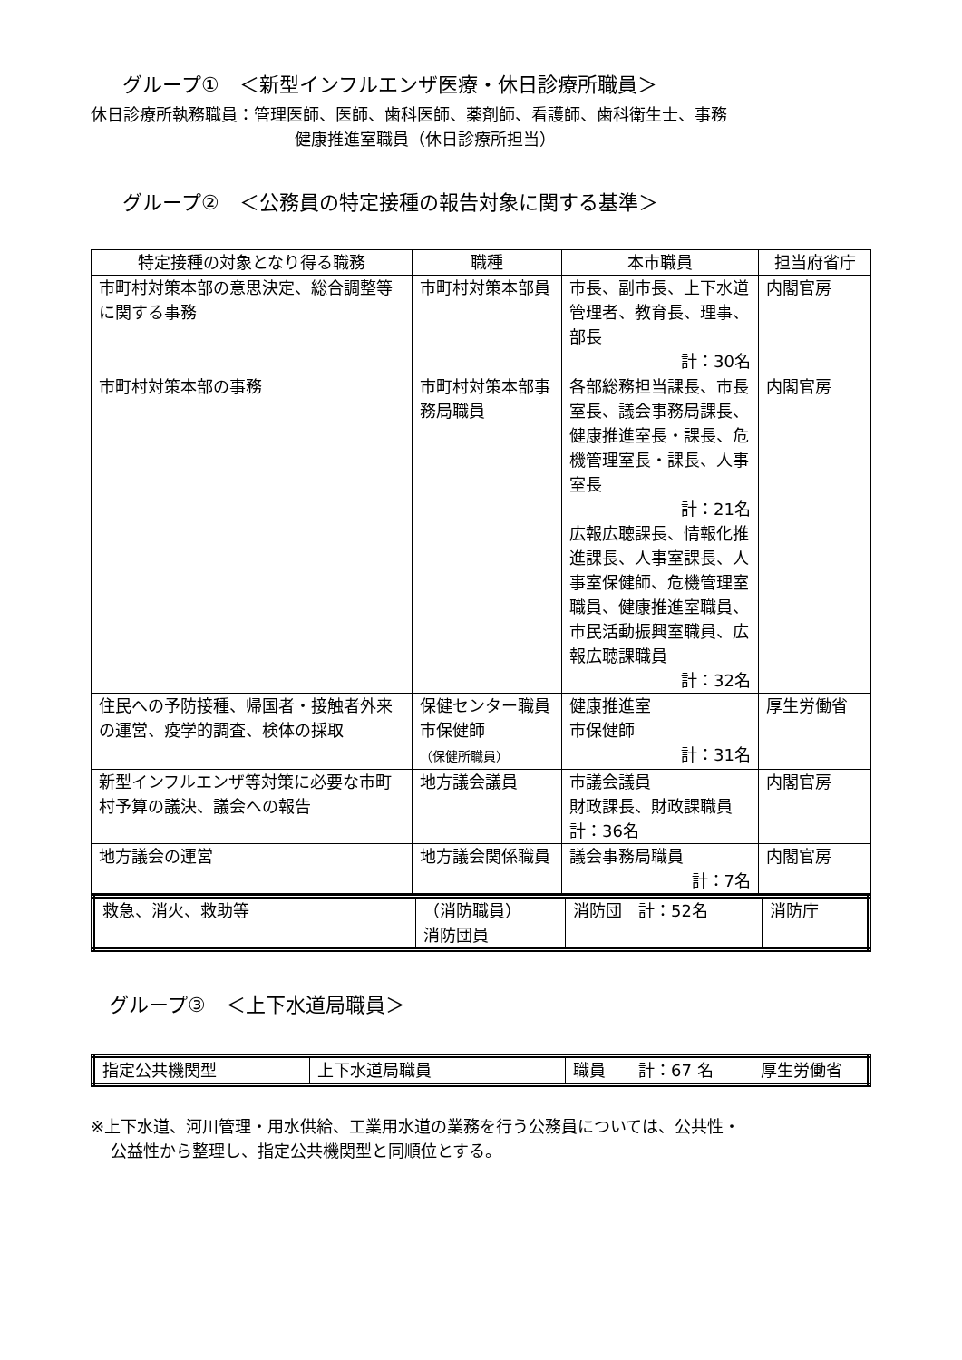グループ①　＜新型インフルエンザ医療・休日診療所職員＞
休日診療所執務職員：管理医師、医師、歯科医師、薬剤師、看護師、歯科衛生士、事務
健康推進室職員（休日診療所担当）
グループ②　＜公務員の特定接種の報告対象に関する基準＞
| 特定接種の対象となり得る職務 | 職種 | 本市職員 | 担当府省庁 |
| --- | --- | --- | --- |
| 市町村対策本部の意思決定、総合調整等に関する事務 | 市町村対策本部員 | 市長、副市長、上下水道管理者、教育長、理事、部長 計：30名 | 内閣官房 |
| 市町村対策本部の事務 | 市町村対策本部事務局職員 | 各部総務担当課長、市長室長、議会事務局課長、健康推進室長・課長、危機管理室長・課長、人事室長 計：21名 広報広聴課長、情報化推進課長、人事室課長、人事室保健師、危機管理室職員、健康推進室職員、市民活動振興室職員、広報広聴課職員 計：32名 | 内閣官房 |
| 住民への予防接種、帰国者・接触者外来の運営、疫学的調査、検体の採取 | 保健センター職員 市保健師 （保健所職員） | 健康推進室 市保健師 計：31名 | 厚生労働省 |
| 新型インフルエンザ等対策に必要な市町村予算の議決、議会への報告 | 地方議会議員 | 市議会議員 財政課長、財政課職員 計：36名 | 内閣官房 |
| 地方議会の運営 | 地方議会関係職員 | 議会事務局職員 計：7名 | 内閣官房 |
| 救急、消火、救助等 | （消防職員） 消防団員 | 消防団 計：52名 | 消防庁 |
グループ③　＜上下水道局職員＞
| 指定公共機関型 | 上下水道局職員 | 職員 計：67 名 | 厚生労働省 |
※上下水道、河川管理・用水供給、工業用水道の業務を行う公務員については、公共性・
公益性から整理し、指定公共機関型と同順位とする。